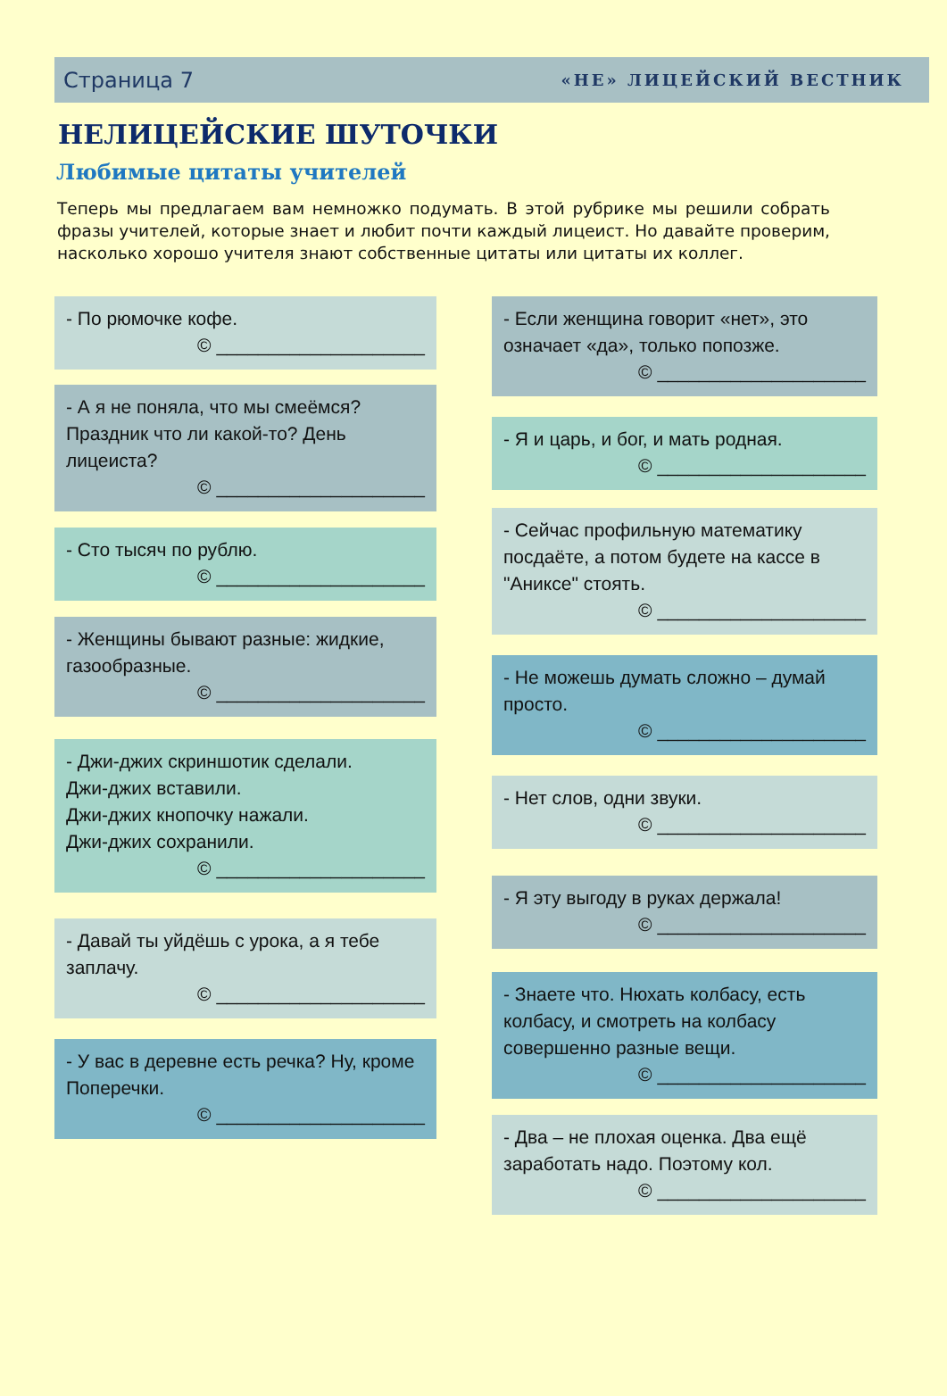Страница 7 «НЕ» ЛИЦЕЙСКИЙ ВЕСТНИК
НЕЛИЦЕЙСКИЕ ШУТОЧКИ
Любимые цитаты учителей
Теперь мы предлагаем вам немножко подумать. В этой рубрике мы решили собрать фразы учителей, которые знает и любит почти каждый лицеист. Но давайте проверим, насколько хорошо учителя знают собственные цитаты или цитаты их коллег.
- По рюмочке кофе.
© ____________________
- А я не поняла, что мы смеёмся? Праздник что ли какой-то? День лицеиста?
© ____________________
- Сто тысяч по рублю.
© ____________________
- Женщины бывают разные: жидкие, газообразные.
© ____________________
- Джи-джих скриншотик сделали.
Джи-джих вставили.
Джи-джих кнопочку нажали.
Джи-джих сохранили.
© ____________________
- Давай ты уйдёшь с урока, а я тебе заплачу.
© ____________________
- У вас в деревне есть речка? Ну, кроме Поперечки.
© ____________________
- Если женщина говорит «нет», это означает «да», только попозже.
© ____________________
- Я и царь, и бог, и мать родная.
© ____________________
- Сейчас профильную математику посдаёте, а потом будете на кассе в "Аниксе" стоять.
© ____________________
- Не можешь думать сложно – думай просто.
© ____________________
- Нет слов, одни звуки.
© ____________________
- Я эту выгоду в руках держала!
© ____________________
- Знаете что. Нюхать колбасу, есть колбасу, и смотреть на колбасу совершенно разные вещи.
© ____________________
- Два – не плохая оценка. Два ещё заработать надо. Поэтому кол.
© ____________________